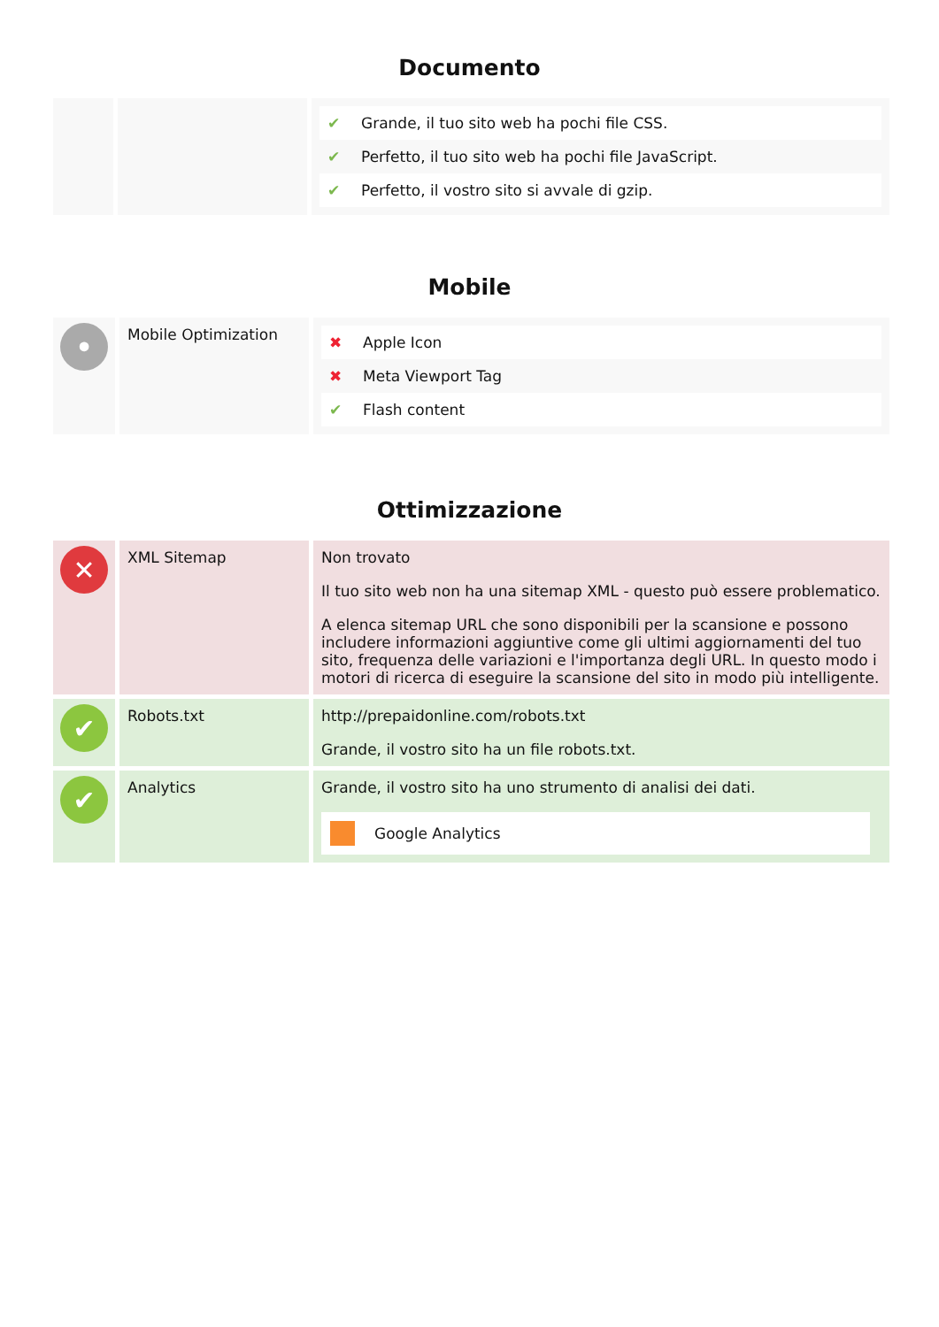Documento
| | | / ✔ / Grande, il tuo sito web ha pochi file CSS. / / ✔ / Perfetto, il tuo sito web ha pochi file JavaScript. / / ✔ / Perfetto, il vostro sito si avvale di gzip. / |
Mobile
| • | Mobile Optimization | / ✖ / Apple Icon / / ✖ / Meta Viewport Tag / / ✔ / Flash content / |
Ottimizzazione
| ✕ | XML Sitemap | Non trovato Il tuo sito web non ha una sitemap XML - questo può essere problematico. A elenca sitemap URL che sono disponibili per la scansione e possono includere informazioni aggiuntive come gli ultimi aggiornamenti del tuo sito, frequenza delle variazioni e l'importanza degli URL. In questo modo i motori di ricerca di eseguire la scansione del sito in modo più intelligente. |
| ✔ | Robots.txt | http://prepaidonline.com/robots.txt Grande, il vostro sito ha un file robots.txt. |
| ✔ | Analytics | Grande, il vostro sito ha uno strumento di analisi dei dati. Google Analytics |